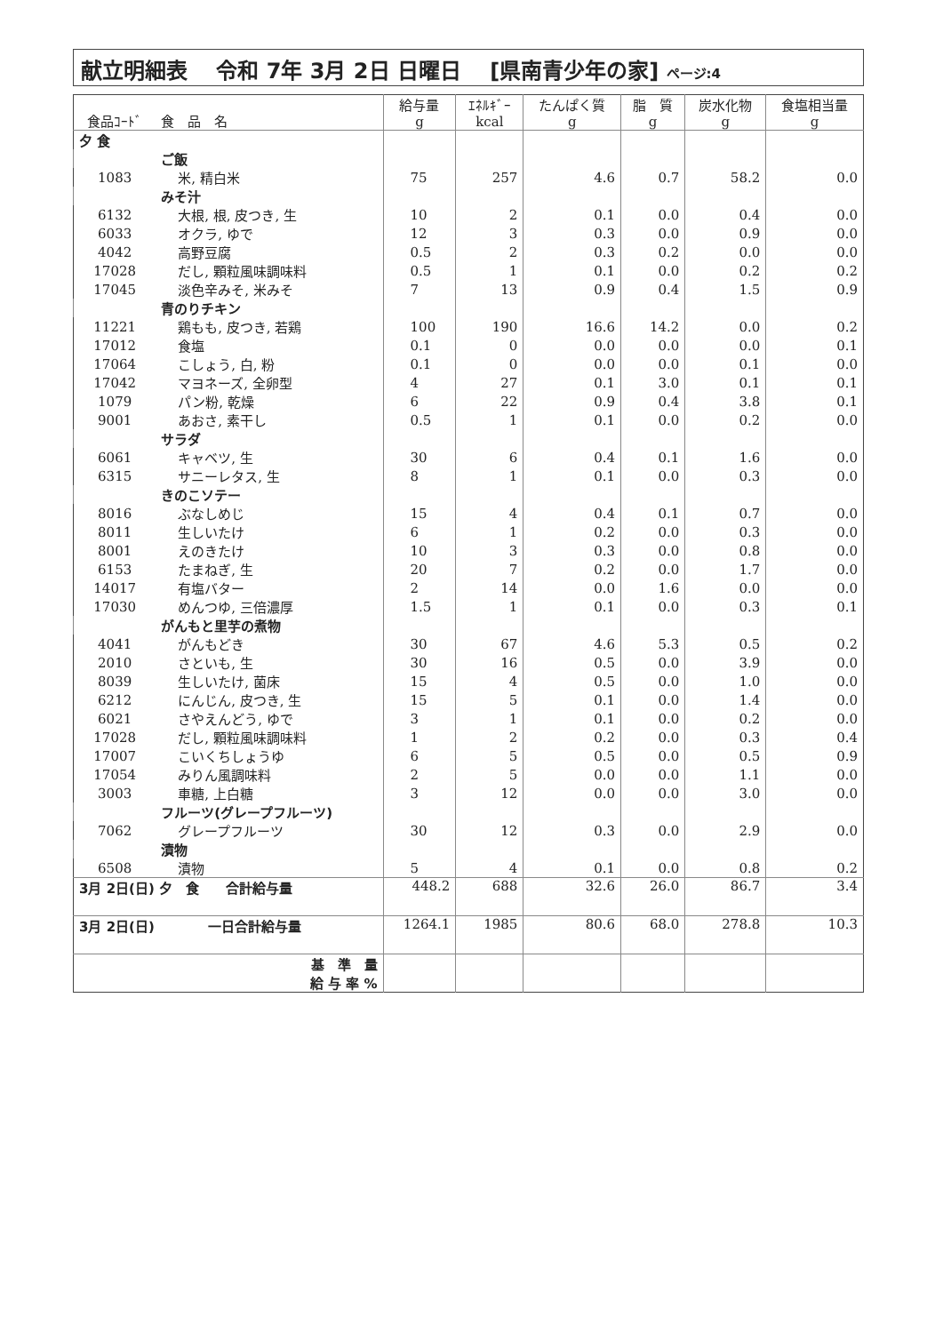献立明細表　 令和 7年 3月 2日 日曜日　 [県南青少年の家] ページ:4
| 食品ｺｰﾄﾞ | 食 品 名 | 給与量 g | ｴﾈﾙｷﾞｰ kcal | たんぱく質 g | 脂 質 g | 炭水化物 g | 食塩相当量 g |
| --- | --- | --- | --- | --- | --- | --- | --- |
| 夕 食 | | | | | | | |
| | ご飯 | | | | | | |
| 1083 | 米, 精白米 | 75 | 257 | 4.6 | 0.7 | 58.2 | 0.0 |
| | みそ汁 | | | | | | |
| 6132 | 大根, 根, 皮つき, 生 | 10 | 2 | 0.1 | 0.0 | 0.4 | 0.0 |
| 6033 | オクラ, ゆで | 12 | 3 | 0.3 | 0.0 | 0.9 | 0.0 |
| 4042 | 高野豆腐 | 0.5 | 2 | 0.3 | 0.2 | 0.0 | 0.0 |
| 17028 | だし, 顆粒風味調味料 | 0.5 | 1 | 0.1 | 0.0 | 0.2 | 0.2 |
| 17045 | 淡色辛みそ, 米みそ | 7 | 13 | 0.9 | 0.4 | 1.5 | 0.9 |
| | 青のりチキン | | | | | | |
| 11221 | 鶏もも, 皮つき, 若鶏 | 100 | 190 | 16.6 | 14.2 | 0.0 | 0.2 |
| 17012 | 食塩 | 0.1 | 0 | 0.0 | 0.0 | 0.0 | 0.1 |
| 17064 | こしょう, 白, 粉 | 0.1 | 0 | 0.0 | 0.0 | 0.1 | 0.0 |
| 17042 | マヨネーズ, 全卵型 | 4 | 27 | 0.1 | 3.0 | 0.1 | 0.1 |
| 1079 | パン粉, 乾燥 | 6 | 22 | 0.9 | 0.4 | 3.8 | 0.1 |
| 9001 | あおさ, 素干し | 0.5 | 1 | 0.1 | 0.0 | 0.2 | 0.0 |
| | サラダ | | | | | | |
| 6061 | キャベツ, 生 | 30 | 6 | 0.4 | 0.1 | 1.6 | 0.0 |
| 6315 | サニーレタス, 生 | 8 | 1 | 0.1 | 0.0 | 0.3 | 0.0 |
| | きのこソテー | | | | | | |
| 8016 | ぶなしめじ | 15 | 4 | 0.4 | 0.1 | 0.7 | 0.0 |
| 8011 | 生しいたけ | 6 | 1 | 0.2 | 0.0 | 0.3 | 0.0 |
| 8001 | えのきたけ | 10 | 3 | 0.3 | 0.0 | 0.8 | 0.0 |
| 6153 | たまねぎ, 生 | 20 | 7 | 0.2 | 0.0 | 1.7 | 0.0 |
| 14017 | 有塩バター | 2 | 14 | 0.0 | 1.6 | 0.0 | 0.0 |
| 17030 | めんつゆ, 三倍濃厚 | 1.5 | 1 | 0.1 | 0.0 | 0.3 | 0.1 |
| | がんもと里芋の煮物 | | | | | | |
| 4041 | がんもどき | 30 | 67 | 4.6 | 5.3 | 0.5 | 0.2 |
| 2010 | さといも, 生 | 30 | 16 | 0.5 | 0.0 | 3.9 | 0.0 |
| 8039 | 生しいたけ, 菌床 | 15 | 4 | 0.5 | 0.0 | 1.0 | 0.0 |
| 6212 | にんじん, 皮つき, 生 | 15 | 5 | 0.1 | 0.0 | 1.4 | 0.0 |
| 6021 | さやえんどう, ゆで | 3 | 1 | 0.1 | 0.0 | 0.2 | 0.0 |
| 17028 | だし, 顆粒風味調味料 | 1 | 2 | 0.2 | 0.0 | 0.3 | 0.4 |
| 17007 | こいくちしょうゆ | 6 | 5 | 0.5 | 0.0 | 0.5 | 0.9 |
| 17054 | みりん風調味料 | 2 | 5 | 0.0 | 0.0 | 1.1 | 0.0 |
| 3003 | 車糖, 上白糖 | 3 | 12 | 0.0 | 0.0 | 3.0 | 0.0 |
| | フルーツ(グレープフルーツ) | | | | | | |
| 7062 | グレープフルーツ | 30 | 12 | 0.3 | 0.0 | 2.9 | 0.0 |
| | 漬物 | | | | | | |
| 6508 | 漬物 | 5 | 4 | 0.1 | 0.0 | 0.8 | 0.2 |
| 3月 2日(日) 夕 食 合計給与量 | | 448.2 | 688 | 32.6 | 26.0 | 86.7 | 3.4 |
| 3月 2日(日) 一日合計給与量 | | 1264.1 | 1985 | 80.6 | 68.0 | 278.8 | 10.3 |
| 基 準 量 給 与 率 % | | | | | | | |